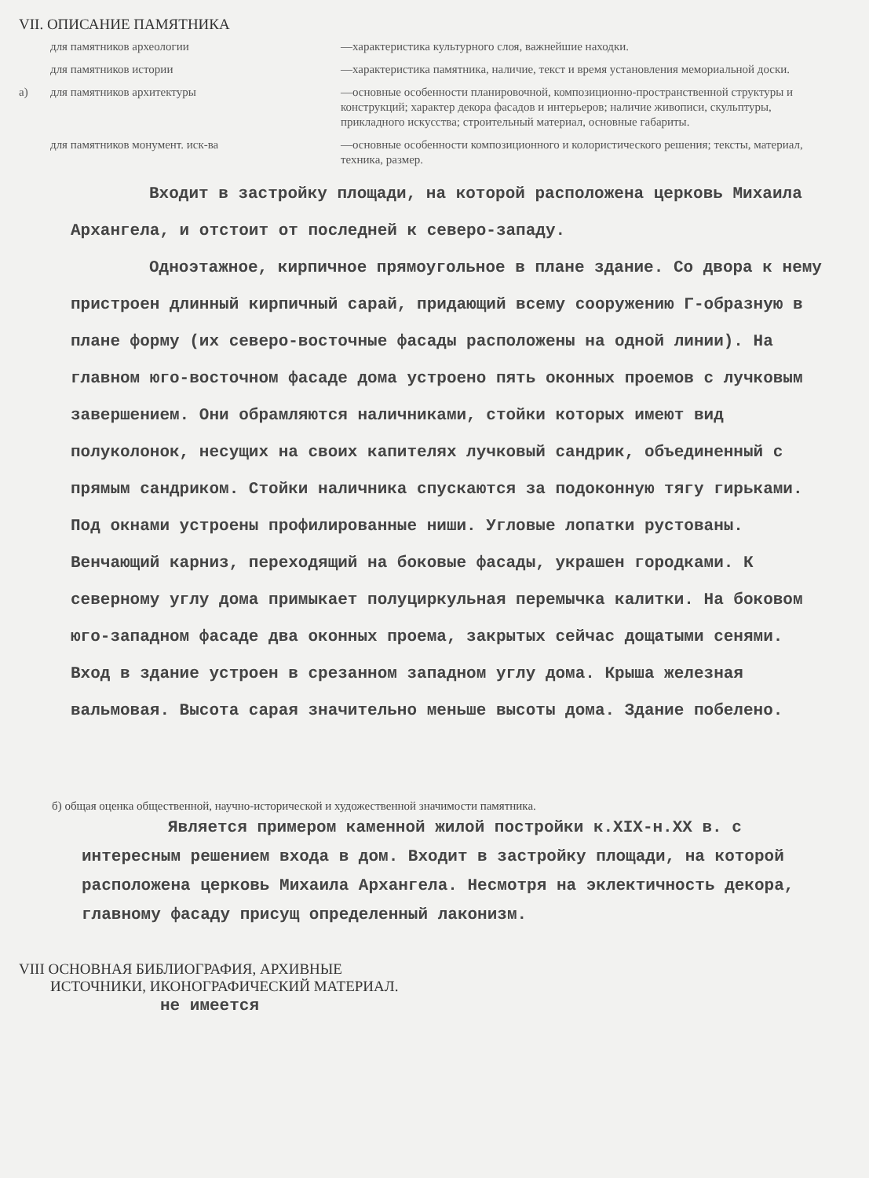VII. ОПИСАНИЕ ПАМЯТНИКА
для памятников археологии
—характеристика культурного слоя, важнейшие находки.
для памятников истории
—характеристика памятника, наличие, текст и время установления мемориальной доски.
а)
для памятников архитектуры
—основные особенности планировочной, композиционно-пространственной структуры и конструкций; характер декора фасадов и интерьеров; наличие живописи, скульптуры, прикладного искусства; строительный материал, основные габариты.
для памятников монумент. иск-ва
—основные особенности композиционного и колористического решения; тексты, материал, техника, размер.
Входит в застройку площади, на которой расположена церковь Михаила Архангела, и отстоит от последней к северо-западу.
Одноэтажное, кирпичное прямоугольное в плане здание. Со двора к нему пристроен длинный кирпичный сарай, придающий всему сооружению Г-образную в плане форму (их северо-восточные фасады расположены на одной линии). На главном юго-восточном фасаде дома устроено пять оконных проемов с лучковым завершением. Они обрамляются наличниками, стойки которых имеют вид полуколонок, несущих на своих капителях лучковый сандрик, объединенный с прямым сандриком. Стойки наличника спускаются за подоконную тягу гирьками. Под окнами устроены профилированные ниши. Угловые лопатки рустованы. Венчающий карниз, переходящий на боковые фасады, украшен городками. К северному углу дома примыкает полуциркульная перемычка калитки. На боковом юго-западном фасаде два оконных проема, закрытых сейчас дощатыми сенями. Вход в здание устроен в срезанном западном углу дома. Крыша железная вальмовая. Высота сарая значительно меньше высоты дома. Здание побелено.
б) общая оценка общественной, научно-исторической и художественной значимости памятника.
Является примером каменной жилой постройки к.XIX-н.XX в. с интересным решением входа в дом. Входит в застройку площади, на которой расположена церковь Михаила Архангела. Несмотря на эклектичность декора, главному фасаду присущ определенный лаконизм.
VIII ОСНОВНАЯ БИБЛИОГРАФИЯ, АРХИВНЫЕ
ИСТОЧНИКИ, ИКОНОГРАФИЧЕСКИЙ МАТЕРИАЛ.
не имеется